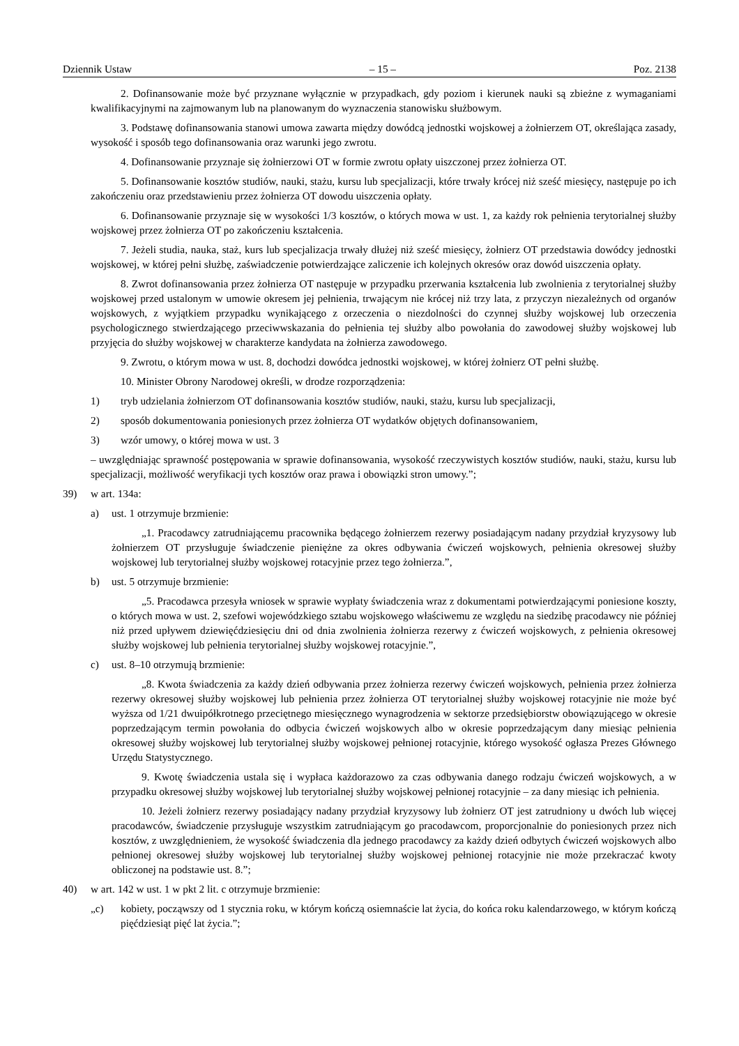Dziennik Ustaw – 15 – Poz. 2138
2. Dofinansowanie może być przyznane wyłącznie w przypadkach, gdy poziom i kierunek nauki są zbieżne z wymaganiami kwalifikacyjnymi na zajmowanym lub na planowanym do wyznaczenia stanowisku służbowym.
3. Podstawę dofinansowania stanowi umowa zawarta między dowódcą jednostki wojskowej a żołnierzem OT, określająca zasady, wysokość i sposób tego dofinansowania oraz warunki jego zwrotu.
4. Dofinansowanie przyznaje się żołnierzowi OT w formie zwrotu opłaty uiszczonej przez żołnierza OT.
5. Dofinansowanie kosztów studiów, nauki, stażu, kursu lub specjalizacji, które trwały krócej niż sześć miesię­cy, następuje po ich zakończeniu oraz przedstawieniu przez żołnierza OT dowodu uiszczenia opłaty.
6. Dofinansowanie przyznaje się w wysokości 1/3 kosztów, o których mowa w ust. 1, za każdy rok pełnienia te­rytorialnej służby wojskowej przez żołnierza OT po zakończeniu kształcenia.
7. Jeżeli studia, nauka, staż, kurs lub specjalizacja trwały dłużej niż sześć miesięcy, żołnierz OT przedstawia dowódcy jednostki wojskowej, w której pełni służbę, zaświadczenie potwierdzające zaliczenie ich kolejnych okresów oraz dowód uiszczenia opłaty.
8. Zwrot dofinansowania przez żołnierza OT następuje w przypadku przerwania kształcenia lub zwolnienia z terytorialnej służby wojskowej przed ustalonym w umowie okresem jej pełnienia, trwającym nie krócej niż trzy lata, z przyczyn niezależnych od organów wojskowych, z wyjątkiem przypadku wynikającego z orzeczenia o niezdolności do czynnej służby wojskowej lub orzeczenia psychologicznego stwierdzającego przeciwwskazania do pełnienia tej służby albo powołania do zawodowej służby wojskowej lub przyjęcia do służby wojskowej w charakterze kandydata na żołnierza zawodowego.
9. Zwrotu, o którym mowa w ust. 8, dochodzi dowódca jednostki wojskowej, w której żołnierz OT pełni służbę.
10. Minister Obrony Narodowej określi, w drodze rozporządzenia:
1) tryb udzielania żołnierzom OT dofinansowania kosztów studiów, nauki, stażu, kursu lub specjalizacji,
2) sposób dokumentowania poniesionych przez żołnierza OT wydatków objętych dofinansowaniem,
3) wzór umowy, o której mowa w ust. 3
– uwzględniając sprawność postępowania w sprawie dofinansowania, wysokość rzeczywistych kosztów studiów, nau­ki, stażu, kursu lub specjalizacji, możliwość weryfikacji tych kosztów oraz prawa i obowiązki stron umowy.”;
39) w art. 134a:
a) ust. 1 otrzymuje brzmienie:
„1. Pracodawcy zatrudniającemu pracownika będącego żołnierzem rezerwy posiadającym nadany przydział kryzysowy lub żołnierzem OT przysługuje świadczenie pieniężne za okres odbywania ćwiczeń wojskowych, peł­nienia okresowej służby wojskowej lub terytorialnej służby wojskowej rotacyjnie przez tego żołnierza.”,
b) ust. 5 otrzymuje brzmienie:
„5. Pracodawca przesyła wniosek w sprawie wypłaty świadczenia wraz z dokumentami potwierdzającymi poniesione koszty, o których mowa w ust. 2, szefowi wojewódzkiego sztabu wojskowego właściwemu ze wzglę­du na siedzibę pracodawcy nie później niż przed upływem dziewięćdziesięciu dni od dnia zwolnienia żołnierza rezerwy z ćwiczeń wojskowych, z pełnienia okresowej służby wojskowej lub pełnienia terytorialnej służby woj­skowej rotacyjnie.”,
c) ust. 8–10 otrzymują brzmienie:
„8. Kwota świadczenia za każdy dzień odbywania przez żołnierza rezerwy ćwiczeń wojskowych, pełnienia przez żołnierza rezerwy okresowej służby wojskowej lub pełnienia przez żołnierza OT terytorialnej służby woj­skowej rotacyjnie nie może być wyższa od 1/21 dwuipółkrotnego przeciętnego miesięcznego wynagrodzenia w sektorze przedsiębiorstw obowiązującego w okresie poprzedzającym termin powołania do odbycia ćwiczeń wojskowych albo w okresie poprzedzającym dany miesiąc pełnienia okresowej służby wojskowej lub terytorial­nej służby wojskowej pełnionej rotacyjnie, którego wysokość ogłasza Prezes Głównego Urzędu Statystycznego.
9. Kwotę świadczenia ustala się i wypłaca każdorazowo za czas odbywania danego rodzaju ćwiczeń woj­skowych, a w przypadku okresowej służby wojskowej lub terytorialnej służby wojskowej pełnionej rotacyjnie – za dany miesiąc ich pełnienia.
10. Jeżeli żołnierz rezerwy posiadający nadany przydział kryzysowy lub żołnierz OT jest zatrudniony u dwóch lub więcej pracodawców, świadczenie przysługuje wszystkim zatrudniającym go pracodawcom, propor­cjonalnie do poniesionych przez nich kosztów, z uwzględnieniem, że wysokość świadczenia dla jednego praco­dawcy za każdy dzień odbytych ćwiczeń wojskowych albo pełnionej okresowej służby wojskowej lub terytorial­nej służby wojskowej pełnionej rotacyjnie nie może przekraczać kwoty obliczonej na podstawie ust. 8.”;
40) w art. 142 w ust. 1 w pkt 2 lit. c otrzymuje brzmienie:
„c) kobiety, począwszy od 1 stycznia roku, w którym kończą osiemnaście lat życia, do końca roku kalendarzowego, w którym kończą pięćdziesiąt pięć lat życia.”;